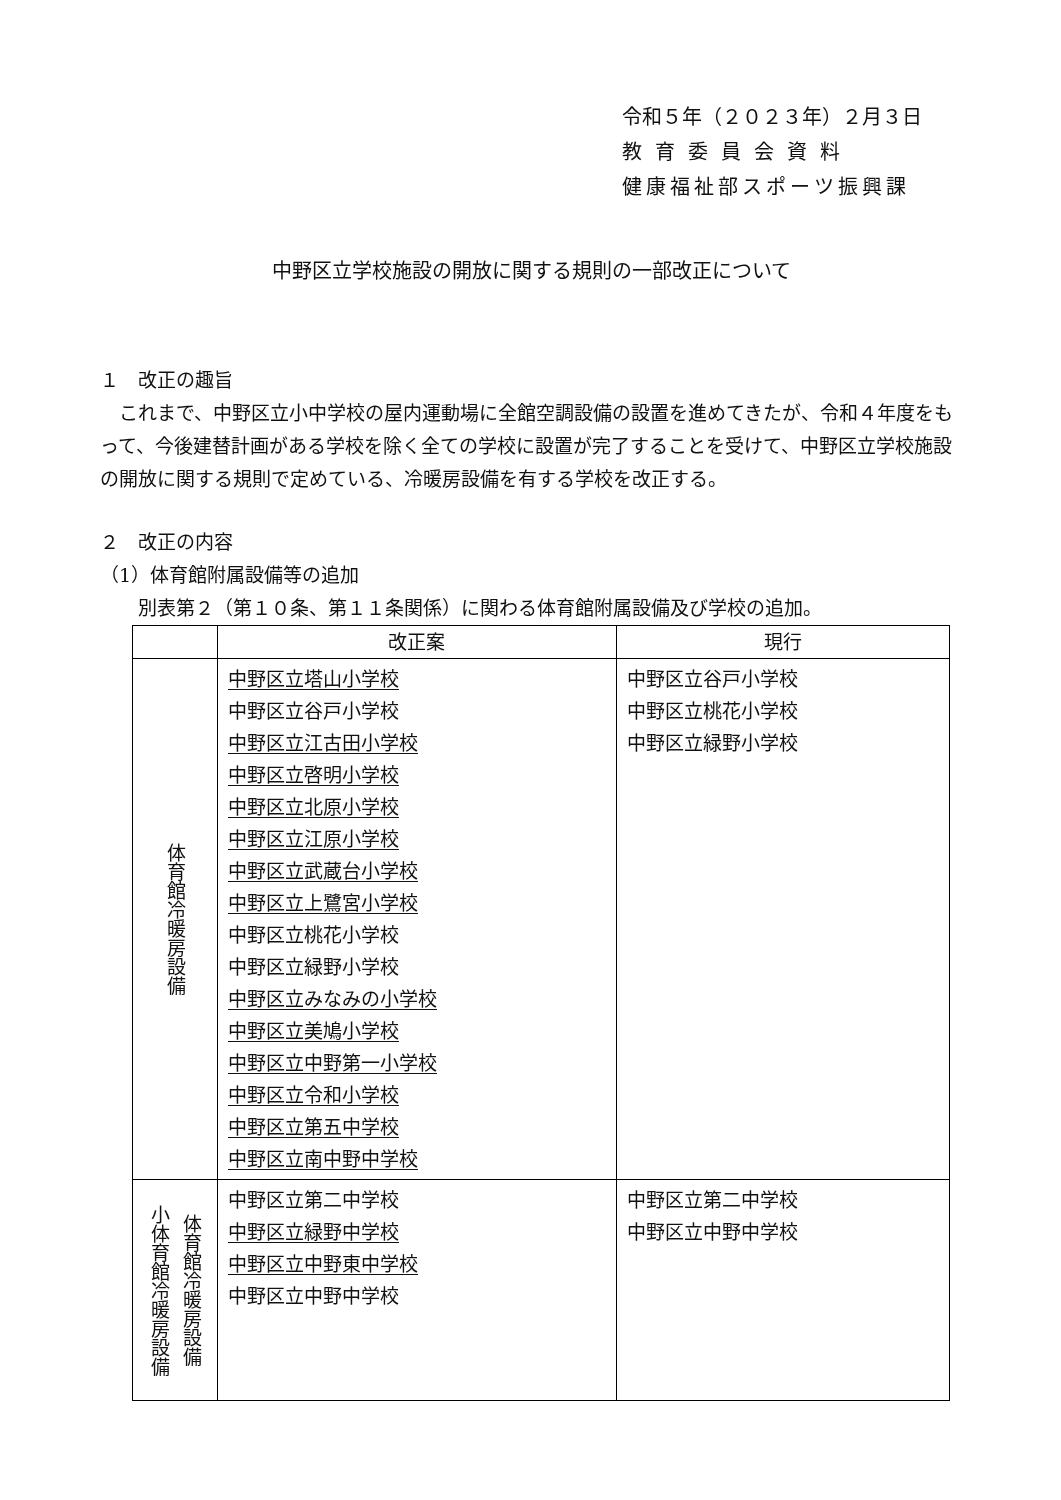令和５年（２０２３年）２月３日
教育委員会資料
健康福祉部スポーツ振興課
中野区立学校施設の開放に関する規則の一部改正について
１　改正の趣旨
　これまで、中野区立小中学校の屋内運動場に全館空調設備の設置を進めてきたが、令和４年度をもって、今後建替計画がある学校を除く全ての学校に設置が完了することを受けて、中野区立学校施設の開放に関する規則で定めている、冷暖房設備を有する学校を改正する。
２　改正の内容
（1）体育館附属設備等の追加
　　別表第２（第１０条、第１１条関係）に関わる体育館附属設備及び学校の追加。
| | 改正案 | 現行 |
| --- | --- | --- |
| 体育館冷暖房設備 | 中野区立塔山小学校 中野区立谷戸小学校 中野区立江古田小学校 中野区立啓明小学校 中野区立北原小学校 中野区立江原小学校 中野区立武蔵台小学校 中野区立上鷺宮小学校 中野区立桃花小学校 中野区立緑野小学校 中野区立みなみの小学校 中野区立美鳩小学校 中野区立中野第一小学校 中野区立令和小学校 中野区立第五中学校 中野区立南中野中学校 | 中野区立谷戸小学校 中野区立桃花小学校 中野区立緑野小学校 |
| 体育館冷暖房設備 小体育館冷暖房設備 | 中野区立第二中学校 中野区立緑野中学校 中野区立中野東中学校 中野区立中野中学校 | 中野区立第二中学校 中野区立中野中学校 |